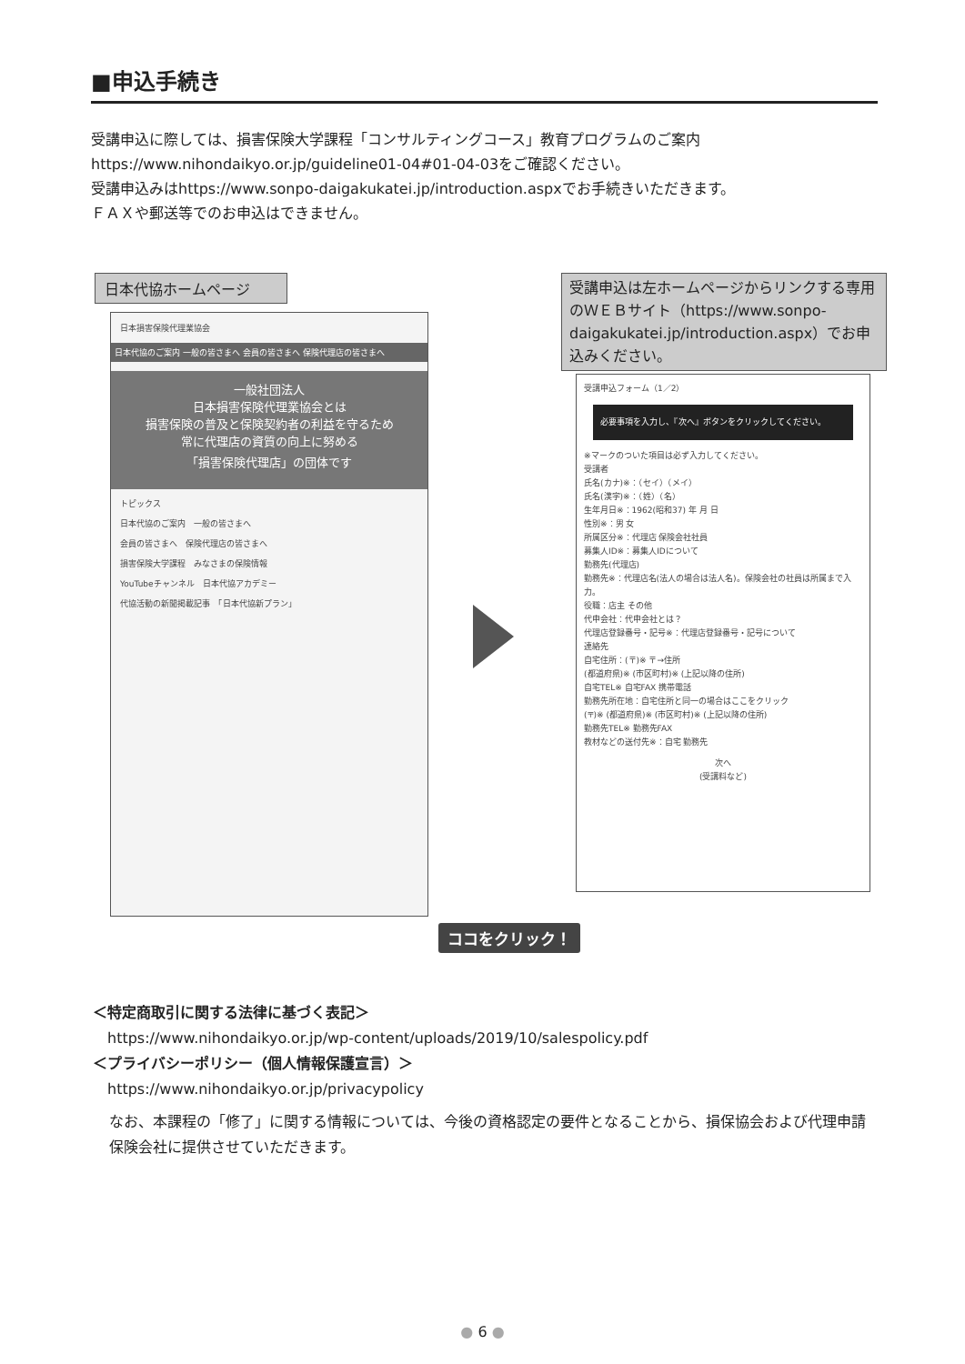■申込手続き
受講申込に際しては、損害保険大学課程「コンサルティングコース」教育プログラムのご案内
https://www.nihondaikyo.or.jp/guideline01-04#01-04-03をご確認ください。
受講申込みはhttps://www.sonpo-daigakukatei.jp/introduction.aspxでお手続きいただきます。
ＦＡＸや郵送等でのお申込はできません。
日本代協ホームページ
日本損害保険代理業協会
日本代協のご案内 一般の皆さまへ 会員の皆さまへ 保険代理店の皆さまへ
一般社団法人
日本損害保険代理業協会とは
損害保険の普及と保険契約者の利益を守るため
常に代理店の資質の向上に努める
「損害保険代理店」の団体です
トピックス
日本代協のご案内　一般の皆さまへ
会員の皆さまへ　保険代理店の皆さまへ
損害保険大学課程　みなさまの保険情報
YouTubeチャンネル　日本代協アカデミー
代協活動の新聞掲載記事　「日本代協新プラン」
受講申込は左ホームページからリンクする専用のＷＥＢサイト（https://www.sonpo-daigakukatei.jp/introduction.aspx）でお申込みください。
受講申込フォーム（1／2）
必要事項を入力し、『次へ』ボタンをクリックしてください。
※マークのついた項目は必ず入力してください。
受講者
氏名(カナ)※：（セイ）（メイ）
氏名(漢字)※：（姓）（名）
生年月日※：1962(昭和37) 年 月 日
性別※：男 女
所属区分※：代理店 保険会社社員
募集人ID※：募集人IDについて
勤務先(代理店)
勤務先※：代理店名(法人の場合は法人名)。保険会社の社員は所属まで入力。
役職：店主 その他
代申会社：代申会社とは？
代理店登録番号・記号※：代理店登録番号・記号について
連絡先
自宅住所：(〒)※ 〒→住所
(都道府県)※ (市区町村)※ (上記以降の住所)
自宅TEL※ 自宅FAX 携帯電話
勤務先所在地：自宅住所と同一の場合はここをクリック
(〒)※ (都道府県)※ (市区町村)※ (上記以降の住所)
勤務先TEL※ 勤務先FAX
教材などの送付先※：自宅 勤務先
次へ
(受講料など)
ココをクリック！
＜特定商取引に関する法律に基づく表記＞
　https://www.nihondaikyo.or.jp/wp-content/uploads/2019/10/salespolicy.pdf
＜プライバシーポリシー（個人情報保護宣言）＞
　https://www.nihondaikyo.or.jp/privacypolicy
なお、本課程の「修了」に関する情報については、今後の資格認定の要件となることから、損保協会および代理申請保険会社に提供させていただきます。
● 6 ●